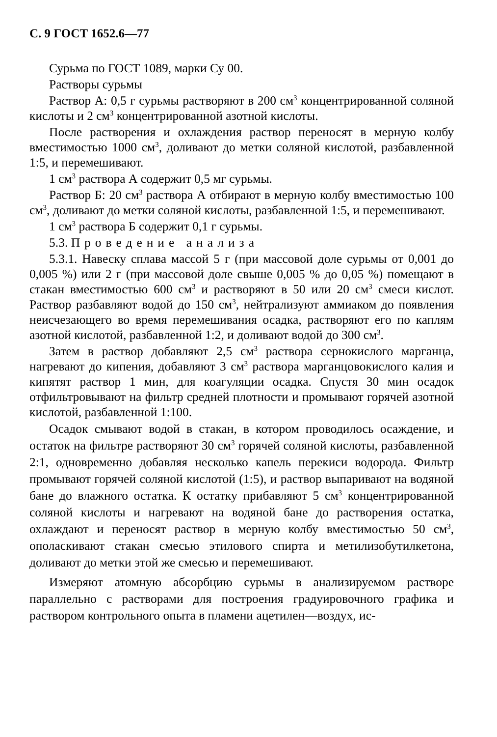С. 9 ГОСТ 1652.6—77
Сурьма по ГОСТ 1089, марки Су 00.
Растворы сурьмы
Раствор А: 0,5 г сурьмы растворяют в 200 см<sup>3</sup> концентрированной соляной кислоты и 2 см<sup>3</sup> концентрированной азотной кислоты.
После растворения и охлаждения раствор переносят в мерную колбу вместимостью 1000 см<sup>3</sup>, доливают до метки соляной кислотой, разбавленной 1:5, и перемешивают.
1 см<sup>3</sup> раствора А содержит 0,5 мг сурьмы.
Раствор Б: 20 см<sup>3</sup> раствора А отбирают в мерную колбу вместимостью 100 см<sup>3</sup>, доливают до метки соляной кислоты, разбавленной 1:5, и перемешивают.
1 см<sup>3</sup> раствора Б содержит 0,1 г сурьмы.
5.3. Проведение анализа
5.3.1. Навеску сплава массой 5 г (при массовой доле сурьмы от 0,001 до 0,005 %) или 2 г (при массовой доле свыше 0,005 % до 0,05 %) помещают в стакан вместимостью 600 см<sup>3</sup> и растворяют в 50 или 20 см<sup>3</sup> смеси кислот. Раствор разбавляют водой до 150 см<sup>3</sup>, нейтрализуют аммиаком до появления неисчезающего во время перемешивания осадка, растворяют его по каплям азотной кислотой, разбавленной 1:2, и доливают водой до 300 см<sup>3</sup>.
Затем в раствор добавляют 2,5 см<sup>3</sup> раствора сернокислого марганца, нагревают до кипения, добавляют 3 см<sup>3</sup> раствора марганцовокислого калия и кипятят раствор 1 мин, для коагуляции осадка. Спустя 30 мин осадок отфильтровывают на фильтр средней плотности и промывают горячей азотной кислотой, разбавленной 1:100.
Осадок смывают водой в стакан, в котором проводилось осаждение, и остаток на фильтре растворяют 30 см<sup>3</sup> горячей соляной кислоты, разбавленной 2:1, одновременно добавляя несколько капель перекиси водорода. Фильтр промывают горячей соляной кислотой (1:5), и раствор выпаривают на водяной бане до влажного остатка. К остатку прибавляют 5 см<sup>3</sup> концентрированной соляной кислоты и нагревают на водяной бане до растворения остатка, охлаждают и переносят раствор в мерную колбу вместимостью 50 см<sup>3</sup>, ополаскивают стакан смесью этилового спирта и метилизобутилкетона, доливают до метки этой же смесью и перемешивают.
Измеряют атомную абсорбцию сурьмы в анализируемом растворе параллельно с растворами для построения градуировочного графика и раствором контрольного опыта в пламени ацетилен—воздух, ис-